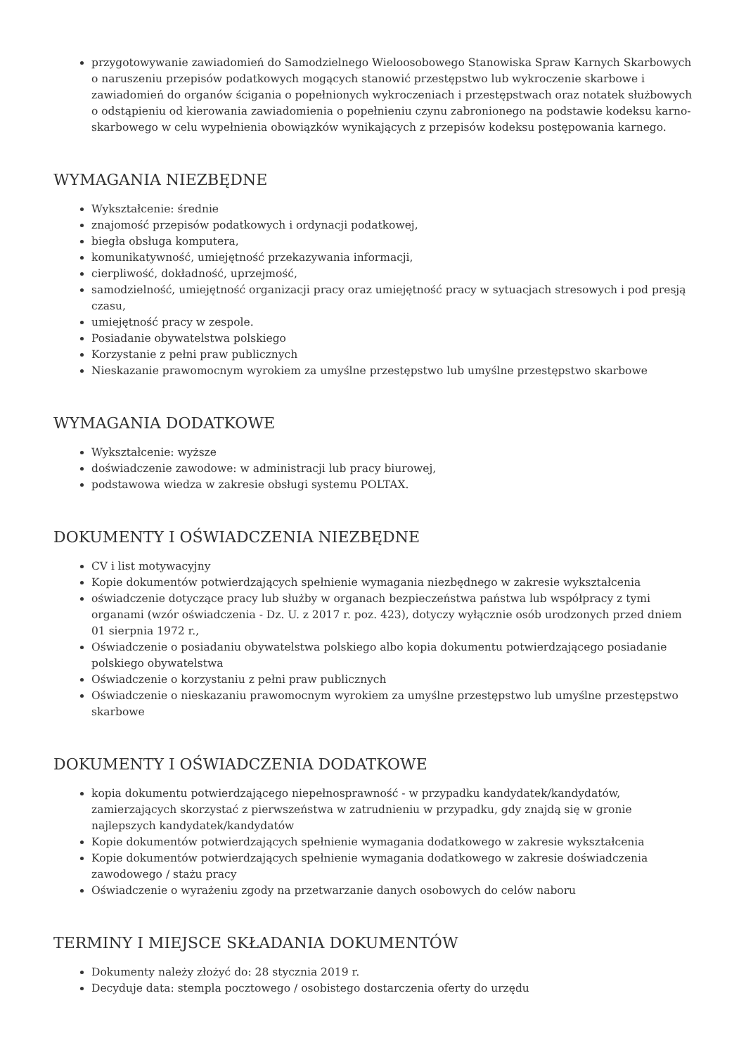przygotowywanie zawiadomień do Samodzielnego Wieloosobowego Stanowiska Spraw Karnych Skarbowych o naruszeniu przepisów podatkowych mogących stanowić przestępstwo lub wykroczenie skarbowe i zawiadomień do organów ścigania o popełnionych wykroczeniach i przestępstwach oraz notatek służbowych o odstąpieniu od kierowania zawiadomienia o popełnieniu czynu zabronionego na podstawie kodeksu karno-skarbowego w celu wypełnienia obowiązków wynikających z przepisów kodeksu postępowania karnego.
WYMAGANIA NIEZBĘDNE
Wykształcenie: średnie
znajomość przepisów podatkowych i ordynacji podatkowej,
biegła obsługa komputera,
komunikatywność, umiejętność przekazywania informacji,
cierpliwość, dokładność, uprzejmość,
samodzielność, umiejętność organizacji pracy oraz umiejętność pracy w sytuacjach stresowych i pod presją czasu,
umiejętność pracy w zespole.
Posiadanie obywatelstwa polskiego
Korzystanie z pełni praw publicznych
Nieskazanie prawomocnym wyrokiem za umyślne przestępstwo lub umyślne przestępstwo skarbowe
WYMAGANIA DODATKOWE
Wykształcenie: wyższe
doświadczenie zawodowe: w administracji lub pracy biurowej,
podstawowa wiedza w zakresie obsługi systemu POLTAX.
DOKUMENTY I OŚWIADCZENIA NIEZBĘDNE
CV i list motywacyjny
Kopie dokumentów potwierdzających spełnienie wymagania niezbędnego w zakresie wykształcenia
oświadczenie dotyczące pracy lub służby w organach bezpieczeństwa państwa lub współpracy z tymi organami (wzór oświadczenia - Dz. U. z 2017 r. poz. 423), dotyczy wyłącznie osób urodzonych przed dniem 01 sierpnia 1972 r.,
Oświadczenie o posiadaniu obywatelstwa polskiego albo kopia dokumentu potwierdzającego posiadanie polskiego obywatelstwa
Oświadczenie o korzystaniu z pełni praw publicznych
Oświadczenie o nieskazaniu prawomocnym wyrokiem za umyślne przestępstwo lub umyślne przestępstwo skarbowe
DOKUMENTY I OŚWIADCZENIA DODATKOWE
kopia dokumentu potwierdzającego niepełnosprawność - w przypadku kandydatek/kandydatów, zamierzających skorzystać z pierwszeństwa w zatrudnieniu w przypadku, gdy znajdą się w gronie najlepszych kandydatek/kandydatów
Kopie dokumentów potwierdzających spełnienie wymagania dodatkowego w zakresie wykształcenia
Kopie dokumentów potwierdzających spełnienie wymagania dodatkowego w zakresie doświadczenia zawodowego / stażu pracy
Oświadczenie o wyrażeniu zgody na przetwarzanie danych osobowych do celów naboru
TERMINY I MIEJSCE SKŁADANIA DOKUMENTÓW
Dokumenty należy złożyć do: 28 stycznia 2019 r.
Decyduje data: stempla pocztowego / osobistego dostarczenia oferty do urzędu